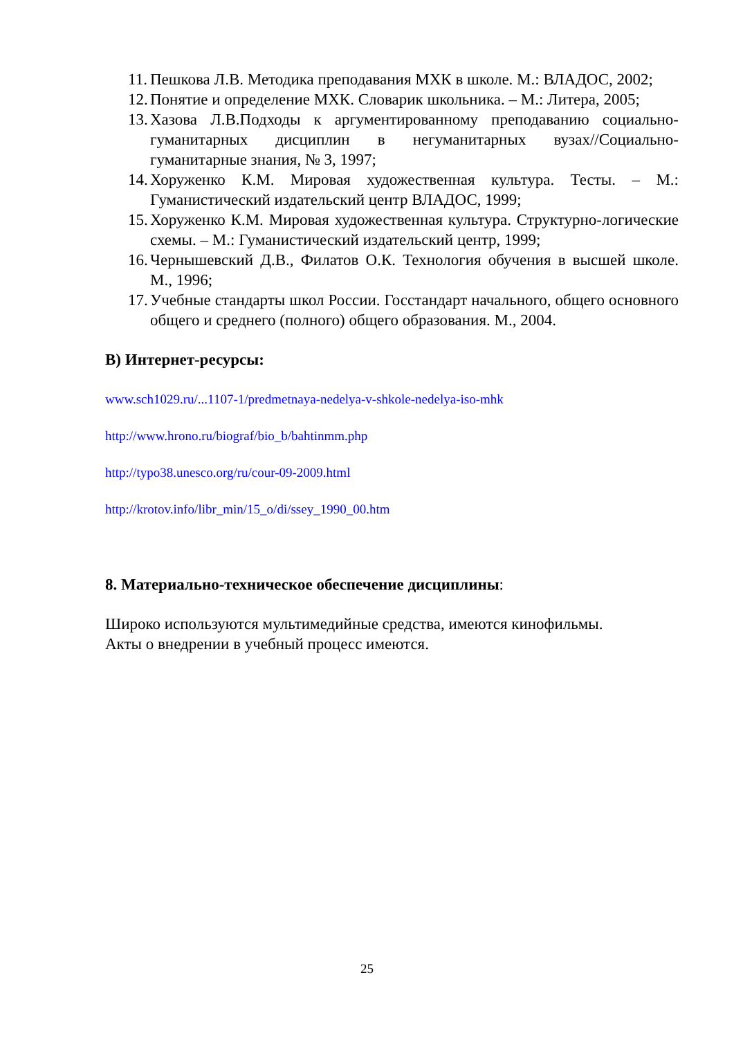11. Пешкова Л.В. Методика преподавания МХК в школе. М.: ВЛАДОС, 2002;
12. Понятие и определение МХК. Словарик школьника. – М.: Литера, 2005;
13. Хазова Л.В.Подходы к аргументированному преподаванию социально-гуманитарных дисциплин в негуманитарных вузах//Социально-гуманитарные знания, № 3, 1997;
14. Хоруженко К.М. Мировая художественная культура. Тесты. – М.: Гуманистический издательский центр ВЛАДОС, 1999;
15. Хоруженко К.М. Мировая художественная культура. Структурно-логические схемы. – М.: Гуманистический издательский центр, 1999;
16. Чернышевский Д.В., Филатов О.К. Технология обучения в высшей школе. М., 1996;
17. Учебные стандарты школ России. Госстандарт начального, общего основного общего и среднего (полного) общего образования. М., 2004.
В) Интернет-ресурсы:
www.sch1029.ru/...1107-1/predmetnaya-nedelya-v-shkole-nedelya-iso-mhk
http://www.hrono.ru/biograf/bio_b/bahtinmm.php
http://typo38.unesco.org/ru/cour-09-2009.html
http://krotov.info/libr_min/15_o/di/ssey_1990_00.htm
8. Материально-техническое обеспечение дисциплины:
Широко используются мультимедийные средства, имеются кинофильмы.
Акты о внедрении в учебный процесс имеются.
25